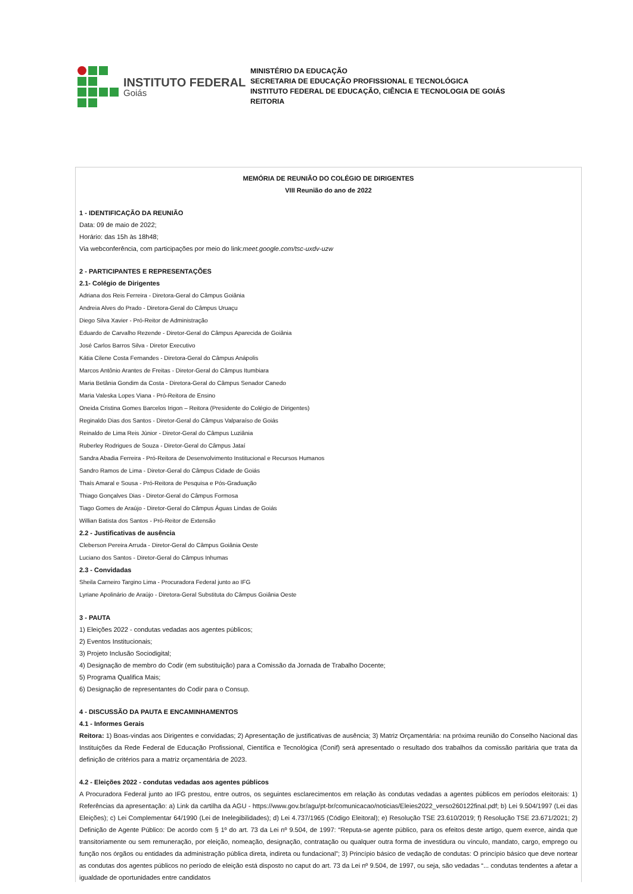INSTITUTO FEDERAL
Goiás
MINISTÉRIO DA EDUCAÇÃO
SECRETARIA DE EDUCAÇÃO PROFISSIONAL E TECNOLÓGICA
INSTITUTO FEDERAL DE EDUCAÇÃO, CIÊNCIA E TECNOLOGIA DE GOIÁS
REITORIA
MEMÓRIA DE REUNIÃO DO COLÉGIO DE DIRIGENTES
VIII Reunião do ano de 2022
1 - IDENTIFICAÇÃO DA REUNIÃO
Data: 09 de maio de 2022;
Horário: das 15h às 18h48;
Via webconferência, com participações por meio do link:meet.google.com/tsc-uxdv-uzw
2 - PARTICIPANTES E REPRESENTAÇÕES
2.1- Colégio de Dirigentes
Adriana dos Reis Ferreira - Diretora-Geral do Câmpus Goiânia
Andreia Alves do Prado - Diretora-Geral do Câmpus Uruaçu
Diego Silva Xavier - Pró-Reitor de Administração
Eduardo de Carvalho Rezende - Diretor-Geral do Câmpus Aparecida de Goiânia
José Carlos Barros Silva - Diretor Executivo
Kátia Cilene Costa Fernandes - Diretora-Geral do Câmpus Anápolis
Marcos Antônio Arantes de Freitas - Diretor-Geral do Câmpus Itumbiara
Maria Betânia Gondim da Costa - Diretora-Geral do Câmpus Senador Canedo
Maria Valeska Lopes Viana - Pró-Reitora de Ensino
Oneida Cristina Gomes Barcelos Irigon – Reitora (Presidente do Colégio de Dirigentes)
Reginaldo Dias dos Santos - Diretor-Geral do Câmpus Valparaíso de Goiás
Reinaldo de Lima Reis Júnior - Diretor-Geral do Câmpus Luziânia
Ruberley Rodrigues de Souza - Diretor-Geral do Câmpus Jataí
Sandra Abadia Ferreira - Pró-Reitora de Desenvolvimento Institucional e Recursos Humanos
Sandro Ramos de Lima - Diretor-Geral do Câmpus Cidade de Goiás
Thaís Amaral e Sousa - Pró-Reitora de Pesquisa e Pós-Graduação
Thiago Gonçalves Dias - Diretor-Geral do Câmpus Formosa
Tiago Gomes de Araújo - Diretor-Geral do Câmpus Águas Lindas de Goiás
Willian Batista dos Santos - Pró-Reitor de Extensão
2.2 - Justificativas de ausência
Cleberson Pereira Arruda - Diretor-Geral do Câmpus Goiânia Oeste
Luciano dos Santos - Diretor-Geral do Câmpus Inhumas
2.3 - Convidadas
Sheila Carneiro Targino Lima - Procuradora Federal junto ao IFG
Lyriane Apolinário de Araújo - Diretora-Geral Substituta do Câmpus Goiânia Oeste
3 - PAUTA
1) Eleições 2022 - condutas vedadas aos agentes públicos;
2) Eventos Institucionais;
3) Projeto Inclusão Sociodigital;
4) Designação de membro do Codir (em substituição) para a Comissão da Jornada de Trabalho Docente;
5) Programa Qualifica Mais;
6) Designação de representantes do Codir para o Consup.
4 - DISCUSSÃO DA PAUTA E ENCAMINHAMENTOS
4.1 - Informes Gerais
Reitora: 1) Boas-vindas aos Dirigentes e convidadas; 2) Apresentação de justificativas de ausência; 3) Matriz Orçamentária: na próxima reunião do Conselho Nacional das Instituições da Rede Federal de Educação Profissional, Científica e Tecnológica (Conif) será apresentado o resultado dos trabalhos da comissão paritária que trata da definição de critérios para a matriz orçamentária de 2023.
4.2 - Eleições 2022 - condutas vedadas aos agentes públicos
A Procuradora Federal junto ao IFG prestou, entre outros, os seguintes esclarecimentos em relação às condutas vedadas a agentes públicos em períodos eleitorais: 1) Referências da apresentação: a) Link da cartilha da AGU - https://www.gov.br/agu/pt-br/comunicacao/noticias/Eleies2022_verso260122final.pdf; b) Lei 9.504/1997 (Lei das Eleições); c) Lei Complementar 64/1990 (Lei de Inelegibilidades); d) Lei 4.737/1965 (Código Eleitoral); e) Resolução TSE 23.610/2019; f) Resolução TSE 23.671/2021; 2) Definição de Agente Público: De acordo com § 1º do art. 73 da Lei nº 9.504, de 1997: “Reputa-se agente público, para os efeitos deste artigo, quem exerce, ainda que transitoriamente ou sem remuneração, por eleição, nomeação, designação, contratação ou qualquer outra forma de investidura ou vínculo, mandato, cargo, emprego ou função nos órgãos ou entidades da administração pública direta, indireta ou fundacional”; 3) Princípio básico de vedação de condutas: O princípio básico que deve nortear as condutas dos agentes públicos no período de eleição está disposto no caput do art. 73 da Lei nº 9.504, de 1997, ou seja, são vedadas “... condutas tendentes a afetar a igualdade de oportunidades entre candidatos